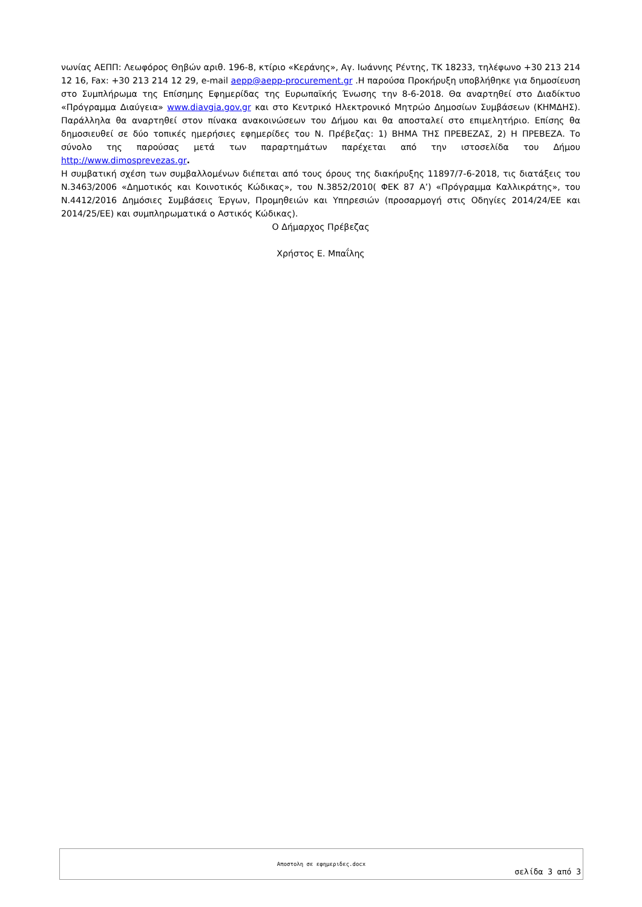νωνίας ΑΕΠΠ: Λεωφόρος Θηβών αριθ. 196-8, κτίριο «Κεράνης», Αγ. Ιωάννης Ρέντης, ΤΚ 18233, τηλέφωνο +30 213 214 12 16, Fax: +30 213 214 12 29, e-mail aepp@aepp-procurement.gr .Η παρούσα Προκήρυξη υποβλήθηκε για δημοσίευση στο Συμπλήρωμα της Επίσημης Εφημερίδας της Ευρωπαϊκής Ένωσης την 8-6-2018. Θα αναρτηθεί στο Διαδίκτυο «Πρόγραμμα Διαύγεια» www.diavgia.gov.gr και στο Κεντρικό Ηλεκτρονικό Μητρώο Δημοσίων Συμβάσεων (ΚΗΜΔΗΣ). Παράλληλα θα αναρτηθεί στον πίνακα ανακοινώσεων του Δήμου και θα αποσταλεί στο επιμελητήριο. Επίσης θα δημοσιευθεί σε δύο τοπικές ημερήσιες εφημερίδες του Ν. Πρέβεζας: 1) ΒΗΜΑ ΤΗΣ ΠΡΕΒΕΖΑΣ, 2) Η ΠΡΕΒΕΖΑ. Το σύνολο της παρούσας μετά των παραρτημάτων παρέχεται από την ιστοσελίδα του Δήμου http://www.dimosprevezas.gr.
Η συμβατική σχέση των συμβαλλομένων διέπεται από τους όρους της διακήρυξης 11897/7-6-2018, τις διατάξεις του Ν.3463/2006 «Δημοτικός και Κοινοτικός Κώδικας», του Ν.3852/2010( ΦΕΚ 87 Α’) «Πρόγραμμα Καλλικράτης», του Ν.4412/2016 Δημόσιες Συμβάσεις Έργων, Προμηθειών και Υπηρεσιών (προσαρμογή στις Οδηγίες 2014/24/ΕΕ και 2014/25/ΕΕ) και συμπληρωματικά ο Αστικός Κώδικας).
Ο Δήμαρχος Πρέβεζας
Χρήστος Ε. Μπαΐλης
Αποστολη σε εφημεριδες.docx
σελίδα 3 από 3